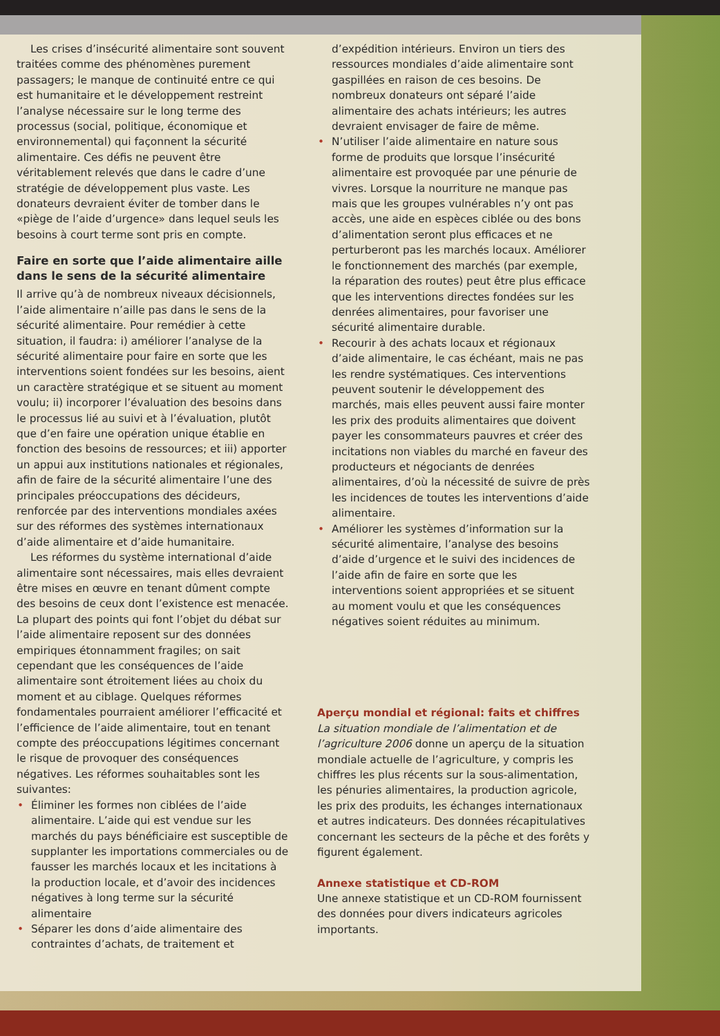Les crises d’insécurité alimentaire sont souvent traitées comme des phénomènes purement passagers; le manque de continuité entre ce qui est humanitaire et le développement restreint l’analyse nécessaire sur le long terme des processus (social, politique, économique et environnemental) qui façonnent la sécurité alimentaire. Ces défis ne peuvent être véritablement relevés que dans le cadre d’une stratégie de développement plus vaste. Les donateurs devraient éviter de tomber dans le «piège de l’aide d’urgence» dans lequel seuls les besoins à court terme sont pris en compte.
Faire en sorte que l’aide alimentaire aille dans le sens de la sécurité alimentaire
Il arrive qu’à de nombreux niveaux décisionnels, l’aide alimentaire n’aille pas dans le sens de la sécurité alimentaire. Pour remédier à cette situation, il faudra: i) améliorer l’analyse de la sécurité alimentaire pour faire en sorte que les interventions soient fondées sur les besoins, aient un caractère stratégique et se situent au moment voulu; ii) incorporer l’évaluation des besoins dans le processus lié au suivi et à l’évaluation, plutôt que d’en faire une opération unique établie en fonction des besoins de ressources; et iii) apporter un appui aux institutions nationales et régionales, afin de faire de la sécurité alimentaire l’une des principales préoccupations des décideurs, renforcée par des interventions mondiales axées sur des réformes des systèmes internationaux d’aide alimentaire et d’aide humanitaire.
Les réformes du système international d’aide alimentaire sont nécessaires, mais elles devraient être mises en œuvre en tenant dûment compte des besoins de ceux dont l’existence est menacée. La plupart des points qui font l’objet du débat sur l’aide alimentaire reposent sur des données empiriques étonnamment fragiles; on sait cependant que les conséquences de l’aide alimentaire sont étroitement liées au choix du moment et au ciblage. Quelques réformes fondamentales pourraient améliorer l’efficacité et l’efficience de l’aide alimentaire, tout en tenant compte des préoccupations légitimes concernant le risque de provoquer des conséquences négatives. Les réformes souhaitables sont les suivantes:
• Éliminer les formes non ciblées de l’aide alimentaire. L’aide qui est vendue sur les marchés du pays bénéficiaire est susceptible de supplanter les importations commerciales ou de fausser les marchés locaux et les incitations à la production locale, et d’avoir des incidences négatives à long terme sur la sécurité alimentaire
• Séparer les dons d’aide alimentaire des contraintes d’achats, de traitement et
d’expédition intérieurs. Environ un tiers des ressources mondiales d’aide alimentaire sont gaspillées en raison de ces besoins. De nombreux donateurs ont séparé l’aide alimentaire des achats intérieurs; les autres devraient envisager de faire de même.
• N’utiliser l’aide alimentaire en nature sous forme de produits que lorsque l’insécurité alimentaire est provoquée par une pénurie de vivres. Lorsque la nourriture ne manque pas mais que les groupes vulnérables n’y ont pas accès, une aide en espèces ciblée ou des bons d’alimentation seront plus efficaces et ne perturberont pas les marchés locaux. Améliorer le fonctionnement des marchés (par exemple, la réparation des routes) peut être plus efficace que les interventions directes fondées sur les denrées alimentaires, pour favoriser une sécurité alimentaire durable.
• Recourir à des achats locaux et régionaux d’aide alimentaire, le cas échéant, mais ne pas les rendre systématiques. Ces interventions peuvent soutenir le développement des marchés, mais elles peuvent aussi faire monter les prix des produits alimentaires que doivent payer les consommateurs pauvres et créer des incitations non viables du marché en faveur des producteurs et négociants de denrées alimentaires, d’où la nécessité de suivre de près les incidences de toutes les interventions d’aide alimentaire.
• Améliorer les systèmes d’information sur la sécurité alimentaire, l’analyse des besoins d’aide d’urgence et le suivi des incidences de l’aide afin de faire en sorte que les interventions soient appropriées et se situent au moment voulu et que les conséquences négatives soient réduites au minimum.
Aperçu mondial et régional: faits et chiffres
La situation mondiale de l’alimentation et de l’agriculture 2006 donne un aperçu de la situation mondiale actuelle de l’agriculture, y compris les chiffres les plus récents sur la sous-alimentation, les pénuries alimentaires, la production agricole, les prix des produits, les échanges internationaux et autres indicateurs. Des données récapitulatives concernant les secteurs de la pêche et des forêts y figurent également.
Annexe statistique et CD-ROM
Une annexe statistique et un CD-ROM fournissent des données pour divers indicateurs agricoles importants.